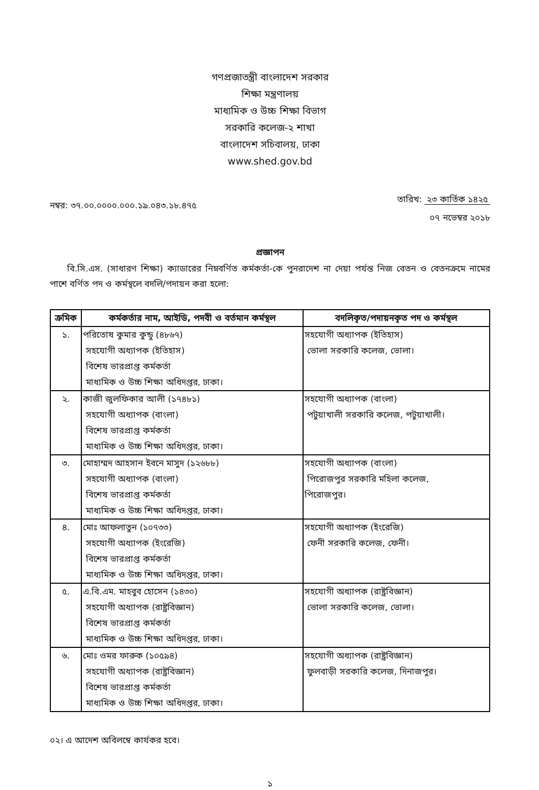গণপ্রজাতন্ত্রী বাংলাদেশ সরকার
শিক্ষা মন্ত্রণালয়
মাধ্যমিক ও উচ্চ শিক্ষা বিভাগ
সরকারি কলেজ-২ শাখা
বাংলাদেশ সচিবালয়, ঢাকা
www.shed.gov.bd
নম্বর: ৩৭.০০.০০০০.০০০.১৯.০৪৩.১৮.৪৭৫
তারিখ: ২৩ কার্তিক ১৪২৫
০৭ নভেম্বর ২০১৮
প্রজ্ঞাপন
  বি.সি.এস. (সাধারণ শিক্ষা) ক্যাডারের নিম্নবর্ণিত কর্মকর্তা-কে পুনরাদেশ না দেয়া পর্যন্ত নিজ বেতন ও বেতনক্রমে নামের পাশে বর্ণিত পদ ও কর্মস্থলে বদলি/পদায়ন করা হলো:
| ক্রমিক | কর্মকর্তার নাম, আইডি, পদবী ও বর্তমান কর্মস্থল | বদলিকৃত/পদায়নকৃত পদ ও কর্মস্থল |
| --- | --- | --- |
| ১. | পরিতোষ কুমার কুন্ডু (৪৮৬৭) সহযোগী অধ্যাপক (ইতিহাস) বিশেষ ভারপ্রাপ্ত কর্মকর্তা মাধ্যমিক ও উচ্চ শিক্ষা অধিদপ্তর, ঢাকা। | সহযোগী অধ্যাপক (ইতিহাস) ভোলা সরকারি কলেজ, ভোলা। |
| ২. | কাজী জুলফিকার আলী (১৭৪৮১) সহযোগী অধ্যাপক (বাংলা) বিশেষ ভারপ্রাপ্ত কর্মকর্তা মাধ্যমিক ও উচ্চ শিক্ষা অধিদপ্তর, ঢাকা। | সহযোগী অধ্যাপক (বাংলা) পটুয়াখালী সরকারি কলেজ, পটুয়াখালী। |
| ৩. | মোহাম্মদ আহসান ইবনে মাসুদ (১২৬৮৮) সহযোগী অধ্যাপক (বাংলা) বিশেষ ভারপ্রাপ্ত কর্মকর্তা মাধ্যমিক ও উচ্চ শিক্ষা অধিদপ্তর, ঢাকা। | সহযোগী অধ্যাপক (বাংলা) পিরোজপুর সরকারি মহিলা কলেজ, পিরোজপুর। |
| ৪. | মোঃ আফলাতুন (১০৭৩৩) সহযোগী অধ্যাপক (ইংরেজি) বিশেষ ভারপ্রাপ্ত কর্মকর্তা মাধ্যমিক ও উচ্চ শিক্ষা অধিদপ্তর, ঢাকা। | সহযোগী অধ্যাপক (ইংরেজি) ফেনী সরকারি কলেজ, ফেনী। |
| ৫. | এ.বি.এম. মাহবুব হোসেন (১৪৩০) সহযোগী অধ্যাপক (রাষ্ট্রবিজ্ঞান) বিশেষ ভারপ্রাপ্ত কর্মকর্তা মাধ্যমিক ও উচ্চ শিক্ষা অধিদপ্তর, ঢাকা। | সহযোগী অধ্যাপক (রাষ্ট্রবিজ্ঞান) ভোলা সরকারি কলেজ, ভোলা। |
| ৬. | মোঃ ওমর ফারুক (১০৫৯৪) সহযোগী অধ্যাপক (রাষ্ট্রবিজ্ঞান) বিশেষ ভারপ্রাপ্ত কর্মকর্তা মাধ্যমিক ও উচ্চ শিক্ষা অধিদপ্তর, ঢাকা। | সহযোগী অধ্যাপক (রাষ্ট্রবিজ্ঞান) ফুলবাড়ী সরকারি কলেজ, দিনাজপুর। |
০২। এ আদেশ অবিলম্বে কার্যকর হবে।
১